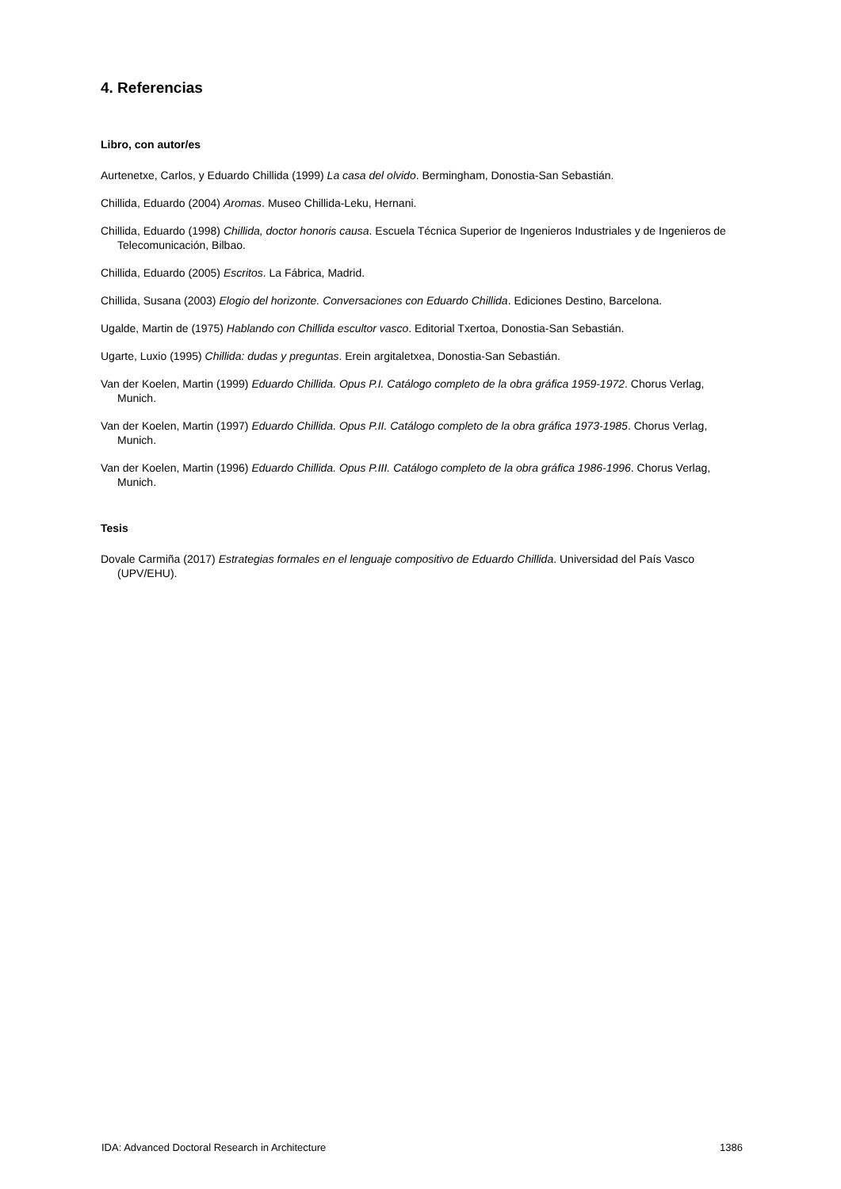4. Referencias
Libro, con autor/es
Aurtenetxe, Carlos, y Eduardo Chillida (1999) La casa del olvido. Bermingham, Donostia-San Sebastián.
Chillida, Eduardo (2004) Aromas. Museo Chillida-Leku, Hernani.
Chillida, Eduardo (1998) Chillida, doctor honoris causa. Escuela Técnica Superior de Ingenieros Industriales y de Ingenieros de Telecomunicación, Bilbao.
Chillida, Eduardo (2005) Escritos. La Fábrica, Madrid.
Chillida, Susana (2003) Elogio del horizonte. Conversaciones con Eduardo Chillida. Ediciones Destino, Barcelona.
Ugalde, Martin de (1975) Hablando con Chillida escultor vasco. Editorial Txertoa, Donostia-San Sebastián.
Ugarte, Luxio (1995) Chillida: dudas y preguntas. Erein argitaletxea, Donostia-San Sebastián.
Van der Koelen, Martin (1999) Eduardo Chillida. Opus P.I. Catálogo completo de la obra gráfica 1959-1972. Chorus Verlag, Munich.
Van der Koelen, Martin (1997) Eduardo Chillida. Opus P.II. Catálogo completo de la obra gráfica 1973-1985. Chorus Verlag, Munich.
Van der Koelen, Martin (1996) Eduardo Chillida. Opus P.III. Catálogo completo de la obra gráfica 1986-1996. Chorus Verlag, Munich.
Tesis
Dovale Carmiña (2017) Estrategias formales en el lenguaje compositivo de Eduardo Chillida. Universidad del País Vasco (UPV/EHU).
IDA: Advanced Doctoral Research in Architecture 1386